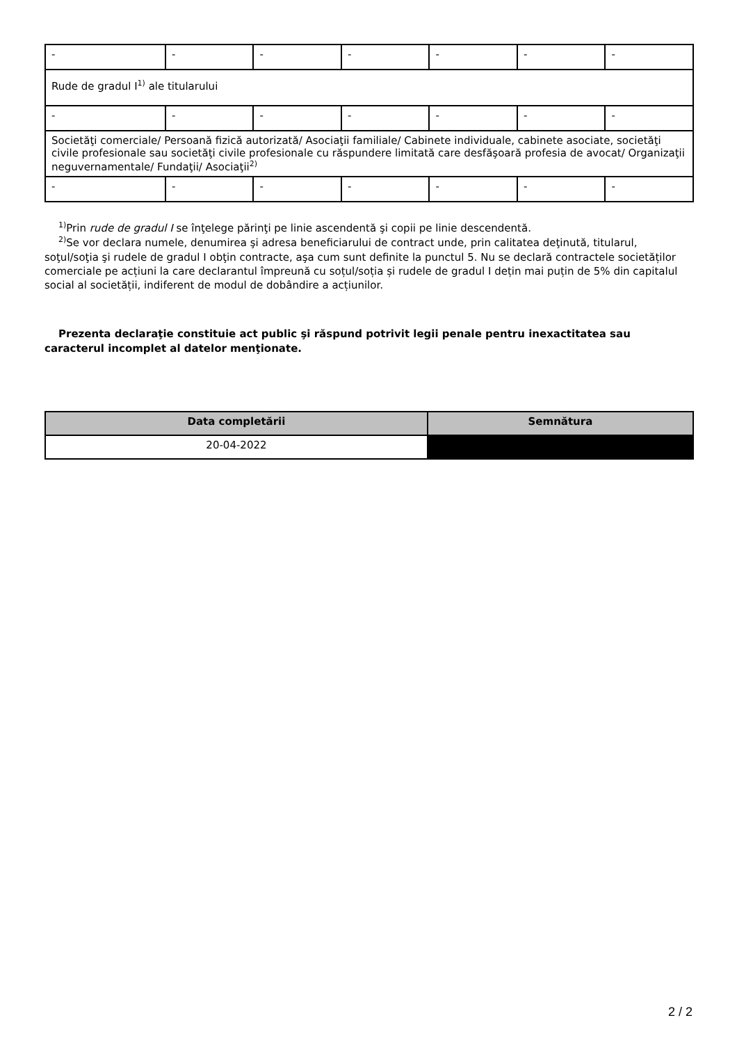| - | - | - | - | - | - | - |
| Rude de gradul I<sup>1)</sup> ale titularului | | | | | | |
| - | - | - | - | - | - | - |
| Societăţi comerciale/ Persoană fizică autorizată/ Asociaţii familiale/ Cabinete individuale, cabinete asociate, societăţi civile profesionale sau societăţi civile profesionale cu răspundere limitată care desfăşoară profesia de avocat/ Organizaţii neguvernamentale/ Fundaţii/ Asociaţii<sup>2)</sup> | | | | | | |
| - | - | - | - | - | - | - |
<sup>1)</sup> Prin rude de gradul I se înţelege părinţi pe linie ascendentă şi copii pe linie descendentă.
<sup>2)</sup> Se vor declara numele, denumirea şi adresa beneficiarului de contract unde, prin calitatea deţinută, titularul, soţul/soţia şi rudele de gradul I obţin contracte, aşa cum sunt definite la punctul 5. Nu se declară contractele societăților comerciale pe acțiuni la care declarantul împreună cu soțul/soția și rudele de gradul I dețin mai puțin de 5% din capitalul social al societății, indiferent de modul de dobândire a acțiunilor.
Prezenta declaraţie constituie act public şi răspund potrivit legii penale pentru inexactitatea sau caracterul incomplet al datelor menţionate.
| Data completării | Semnătura |
| --- | --- |
| 20-04-2022 | |
2 / 2